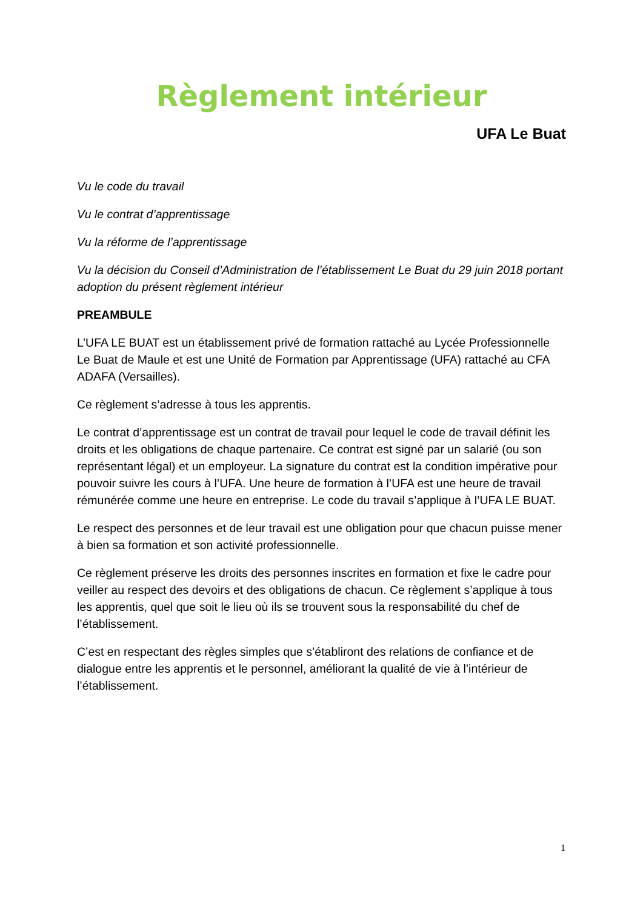Règlement intérieur
UFA Le Buat
Vu le code du travail
Vu le contrat d’apprentissage
Vu la réforme de l’apprentissage
Vu la décision du Conseil d’Administration de l’établissement Le Buat du 29 juin 2018 portant adoption du présent règlement intérieur
PREAMBULE
L’UFA LE BUAT est un établissement privé de formation rattaché au Lycée Professionnelle Le Buat de Maule et est une Unité de Formation par Apprentissage (UFA) rattaché au CFA ADAFA (Versailles).
Ce règlement s’adresse à tous les apprentis.
Le contrat d’apprentissage est un contrat de travail pour lequel le code de travail définit les droits et les obligations de chaque partenaire. Ce contrat est signé par un salarié (ou son représentant légal) et un employeur. La signature du contrat est la condition impérative pour pouvoir suivre les cours à l’UFA. Une heure de formation à l’UFA est une heure de travail rémunérée comme une heure en entreprise. Le code du travail s’applique à l’UFA LE BUAT.
Le respect des personnes et de leur travail est une obligation pour que chacun puisse mener à bien sa formation et son activité professionnelle.
Ce règlement préserve les droits des personnes inscrites en formation et fixe le cadre pour veiller au respect des devoirs et des obligations de chacun. Ce règlement s’applique à tous les apprentis, quel que soit le lieu où ils se trouvent sous la responsabilité du chef de l’établissement.
C’est en respectant des règles simples que s’établiront des relations de confiance et de dialogue entre les apprentis et le personnel, améliorant la qualité de vie à l’intérieur de l’établissement.
1